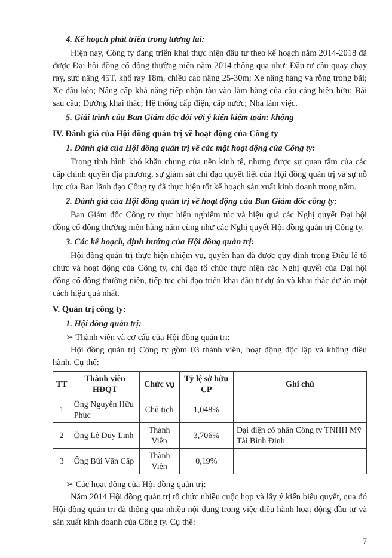4. Kế hoạch phát triển trong tương lai:
Hiện nay, Công ty đang triển khai thực hiện đầu tư theo kế hoạch năm 2014-2018 đã được Đại hội đồng cổ đông thường niên năm 2014 thông qua như: Đầu tư cầu quay chạy ray, sức nâng 45T, khổ ray 18m, chiều cao nâng 25-30m; Xe nâng hàng và rỗng trong bãi; Xe đầu kéo; Nâng cấp khả năng tiếp nhận tàu vào làm hàng của cầu cảng hiện hữu; Bãi sau cầu; Đường khai thác; Hệ thống cấp điện, cấp nước; Nhà làm việc.
5. Giải trình của Ban Giám đốc đối với ý kiến kiểm toán: không
IV. Đánh giá của Hội đồng quản trị về hoạt động của Công ty
1. Đánh giá của Hội đồng quản trị về các mặt hoạt động của Công ty:
Trong tình hình khó khăn chung của nền kinh tế, nhưng được sự quan tâm của các cấp chính quyền địa phương, sự giám sát chỉ đạo quyết liệt của Hội đồng quản trị và sự nỗ lực của Ban lãnh đạo Công ty đã thực hiện tốt kế hoạch sản xuất kinh doanh trong năm.
2. Đánh giá của Hội đồng quản trị về hoạt động của Ban Giám đốc công ty:
Ban Giám đốc Công ty thực hiện nghiêm túc và hiệu quả các Nghị quyết Đại hội đồng cổ đông thường niên hằng năm cũng như các Nghị quyết Hội đồng quản trị Công ty.
3. Các kế hoạch, định hướng của Hội đồng quản trị:
Hội đồng quản trị thực hiện nhiệm vụ, quyền hạn đã được quy định trong Điều lệ tổ chức và hoạt động của Công ty, chỉ đạo tổ chức thực hiện các Nghị quyết của Đại hội đồng cổ đông thường niên, tiếp tục chỉ đạo triển khai đầu tư dự án và khai thác dự án một cách hiệu quả nhất.
V. Quản trị công ty:
1. Hội đồng quản trị:
➢ Thành viên và cơ cấu của Hội đồng quản trị:
Hội đồng quản trị Công ty gồm 03 thành viên, hoạt động độc lập và không điều hành. Cụ thể:
| TT | Thành viên HĐQT | Chức vụ | Tỷ lệ sở hữu CP | Ghi chú |
| --- | --- | --- | --- | --- |
| 1 | Ông Nguyễn Hữu Phúc | Chủ tịch | 1,048% | |
| 2 | Ông Lê Duy Linh | Thành Viên | 3,706% | Đại diện cổ phần Công ty TNHH Mỹ Tài Bình Định |
| 3 | Ông Bùi Văn Cấp | Thành Viên | 0,19% | |
➢ Các hoạt động của Hội đồng quản trị:
Năm 2014 Hội đồng quản trị tổ chức nhiều cuộc họp và lấy ý kiến biểu quyết, qua đó Hội đồng quản trị đã thông qua nhiều nội dung trong việc điều hành hoạt động đầu tư và sản xuất kinh doanh của Công ty. Cụ thể:
7